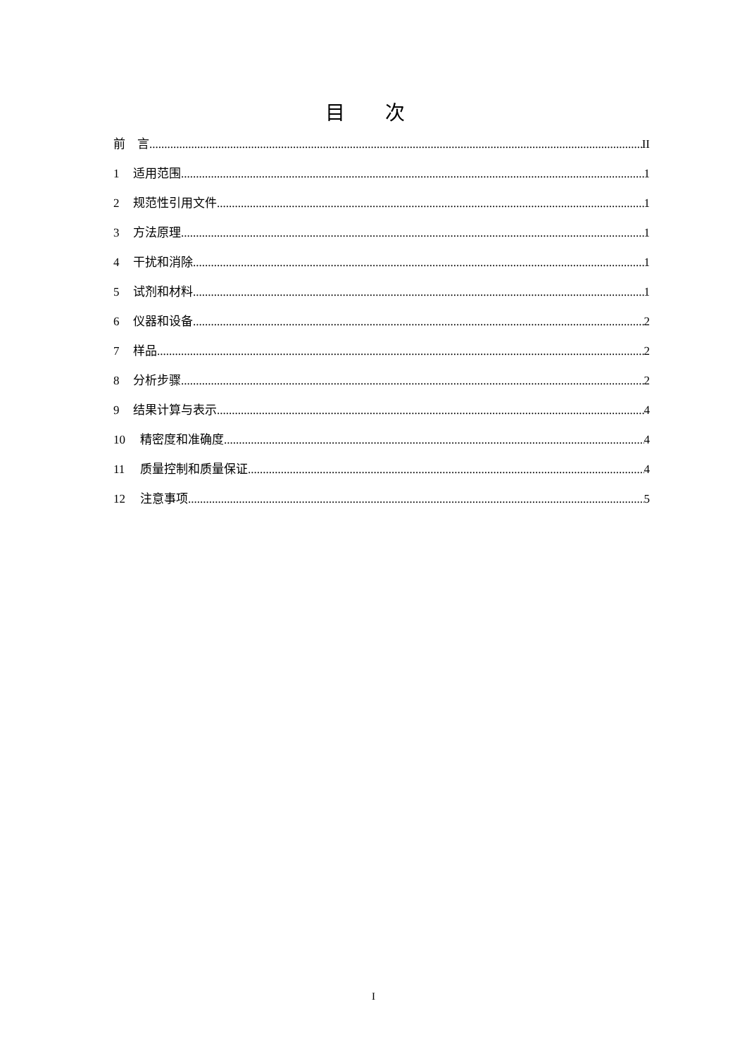目 次
前　言 II
1 适用范围 1
2 规范性引用文件 1
3 方法原理 1
4 干扰和消除 1
5 试剂和材料 1
6 仪器和设备 2
7 样品 2
8 分析步骤 2
9 结果计算与表示 4
10 精密度和准确度 4
11 质量控制和质量保证 4
12 注意事项 5
I